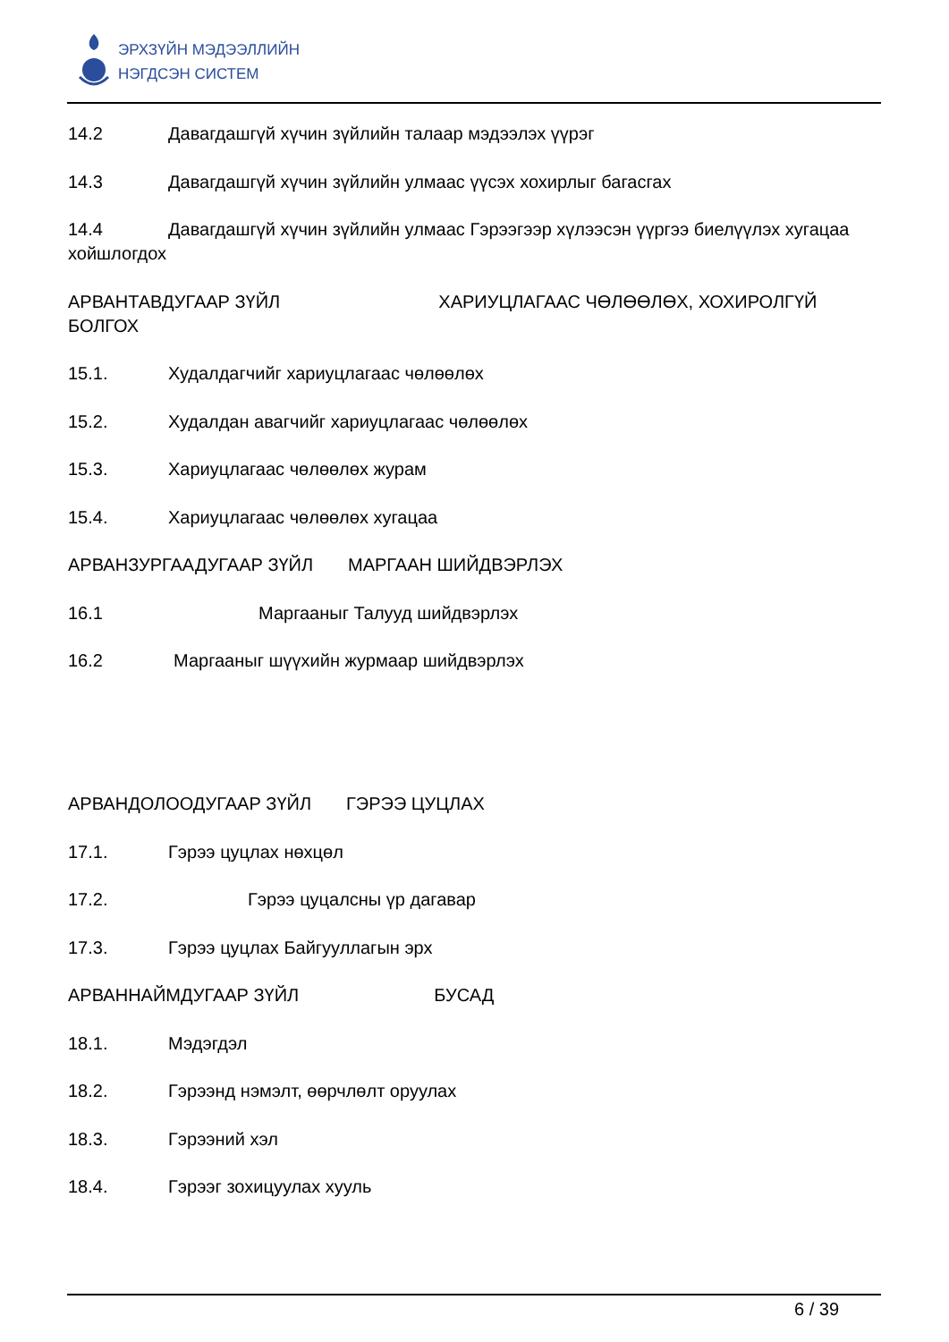ЭРХЗҮЙН МЭДЭЭЛЛИЙН
НЭГДСЭН СИСТЕМ
14.2 Давагдашгүй хүчин зүйлийн талаар мэдээлэх үүрэг
14.3 Давагдашгүй хүчин зүйлийн улмаас үүсэх хохирлыг багасгах
14.4 Давагдашгүй хүчин зүйлийн улмаас Гэрээгээр хүлээсэн үүргээ биелүүлэх хугацаа
хойшлогдох
АРВАНТАВДУГААР ЗҮЙЛ ХАРИУЦЛАГААС ЧӨЛӨӨЛӨХ, ХОХИРОЛГҮЙ БОЛГОХ
15.1. Худалдагчийг хариуцлагаас чөлөөлөх
15.2. Худалдан авагчийг хариуцлагаас чөлөөлөх
15.3. Хариуцлагаас чөлөөлөх журам
15.4. Хариуцлагаас чөлөөлөх хугацаа
АРВАНЗУРГААДУГААР ЗҮЙЛ МАРГААН ШИЙДВЭРЛЭХ
16.1 Маргааныг Талууд шийдвэрлэх
16.2 Маргааныг шүүхийн журмаар шийдвэрлэх
АРВАНДОЛООДУГААР ЗҮЙЛ ГЭРЭЭ ЦУЦЛАХ
17.1. Гэрээ цуцлах нөхцөл
17.2. Гэрээ цуцалсны үр дагавар
17.3. Гэрээ цуцлах Байгууллагын эрх
АРВАННАЙМДУГААР ЗҮЙЛ БУСАД
18.1. Мэдэгдэл
18.2. Гэрээнд нэмэлт, өөрчлөлт оруулах
18.3. Гэрээний хэл
18.4. Гэрээг зохицуулах хууль
6 / 39